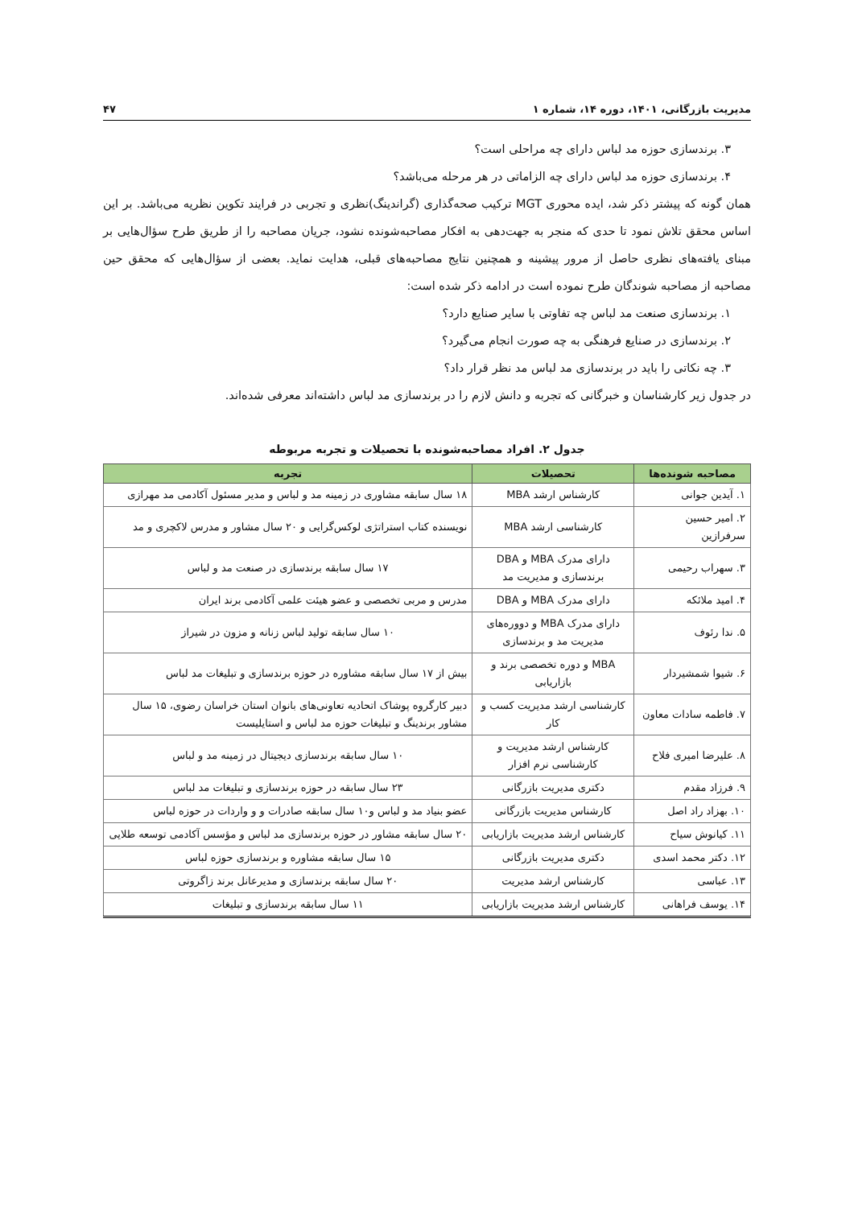مدیریت بازرگانی، ۱۴۰۱، دوره ۱۴، شماره ۱ ۴۷
۳. برندسازی حوزه مد لباس دارای چه مراحلی است؟
۴. برندسازی حوزه مد لباس دارای چه الزاماتی در هر مرحله می‌باشد؟
همان گونه که پیشتر ذکر شد، ایده محوری MGT ترکیب صحه‌گذاری (گراندینگ)نظری و تجربی در فرایند تکوین نظریه می‌باشد. بر این اساس محقق تلاش نمود تا حدی که منجر به جهت‌دهی به افکار مصاحبه‌شونده نشود، جریان مصاحبه را از طریق طرح سؤال‌هایی بر مبنای یافته‌های نظری حاصل از مرور پیشینه و همچنین نتایج مصاحبه‌های قبلی، هدایت نماید. بعضی از سؤال‌هایی که محقق حین مصاحبه از مصاحبه شوندگان طرح نموده است در ادامه ذکر شده است:
۱. برندسازی صنعت مد لباس چه تفاوتی با سایر صنایع دارد؟
۲. برندسازی در صنایع فرهنگی به چه صورت انجام می‌گیرد؟
۳. چه نکاتی را باید در برندسازی مد لباس مد نظر قرار داد؟
در جدول زیر کارشناسان و خبرگانی که تجربه و دانش لازم را در برندسازی مد لباس داشته‌اند معرفی شده‌اند.
جدول ۲. افراد مصاحبه‌شونده با تحصیلات و تجربه مربوطه
| مصاحبه شونده‌ها | تحصیلات | تجربه |
| --- | --- | --- |
| ۱. آیدین جوانی | کارشناس ارشد MBA | ۱۸ سال سابقه مشاوری در زمینه مد و لباس و مدیر مسئول آکادمی مد مهرازی |
| ۲. امیر حسین سرفرازین | کارشناسی ارشد MBA | نویسنده کتاب استراتژی لوکس‌گرایی و ۲۰ سال مشاور و مدرس لاکچری و مد |
| ۳. سهراب رحیمی | دارای مدرک MBA و DBA برندسازی و مدیریت مد | ۱۷ سال سابقه برندسازی در صنعت مد و لباس |
| ۴. امید ملائکه | دارای مدرک MBA و DBA | مدرس و مربی تخصصی و عضو هیئت علمی آکادمی برند ایران |
| ۵. ندا رئوف | دارای مدرک MBA و دووره‌های مدیریت مد و برندسازی | ۱۰ سال سابقه تولید لباس زنانه و مزون در شیراز |
| ۶. شیوا شمشیردار | MBA و دوره تخصصی برند و بازاریابی | بیش از ۱۷ سال سابقه مشاوره در حوزه برندسازی و تبلیغات مد لباس |
| ۷. فاطمه سادات معاون | کارشناسی ارشد مدیریت کسب و کار | دبیر کارگروه پوشاک اتحادیه تعاونی‌های بانوان استان خراسان رضوی، ۱۵ سال مشاور برندینگ و تبلیغات حوزه مد لباس و استایلیست |
| ۸. علیرضا امیری فلاح | کارشناس ارشد مدیریت و کارشناسی نرم افزار | ۱۰ سال سابقه برندسازی دیجیتال در زمینه مد و لباس |
| ۹. فرزاد مقدم | دکتری مدیریت بازرگانی | ۲۳ سال سابقه در حوزه برندسازی و تبلیغات مد لباس |
| ۱۰. بهزاد راد اصل | کارشناس مدیریت بازرگانی | عضو بنیاد مد و لباس و۱۰ سال سابقه صادرات و و واردات در حوزه لباس |
| ۱۱. کیانوش سیاح | کارشناس ارشد مدیریت بازاریابی | ۲۰ سال سابقه مشاور در حوزه برندسازی مد لباس و مؤسس آکادمی توسعه طلایی |
| ۱۲. دکتر محمد اسدی | دکتری مدیریت بازرگانی | ۱۵ سال سابقه مشاوره و برندسازی حوزه لباس |
| ۱۳. عباسی | کارشناس ارشد مدیریت | ۲۰ سال سابقه برندسازی و مدیرعانل برند زاگروتی |
| ۱۴. یوسف فراهانی | کارشناس ارشد مدیریت بازاریابی | ۱۱ سال سابقه برندسازی و تبلیغات |